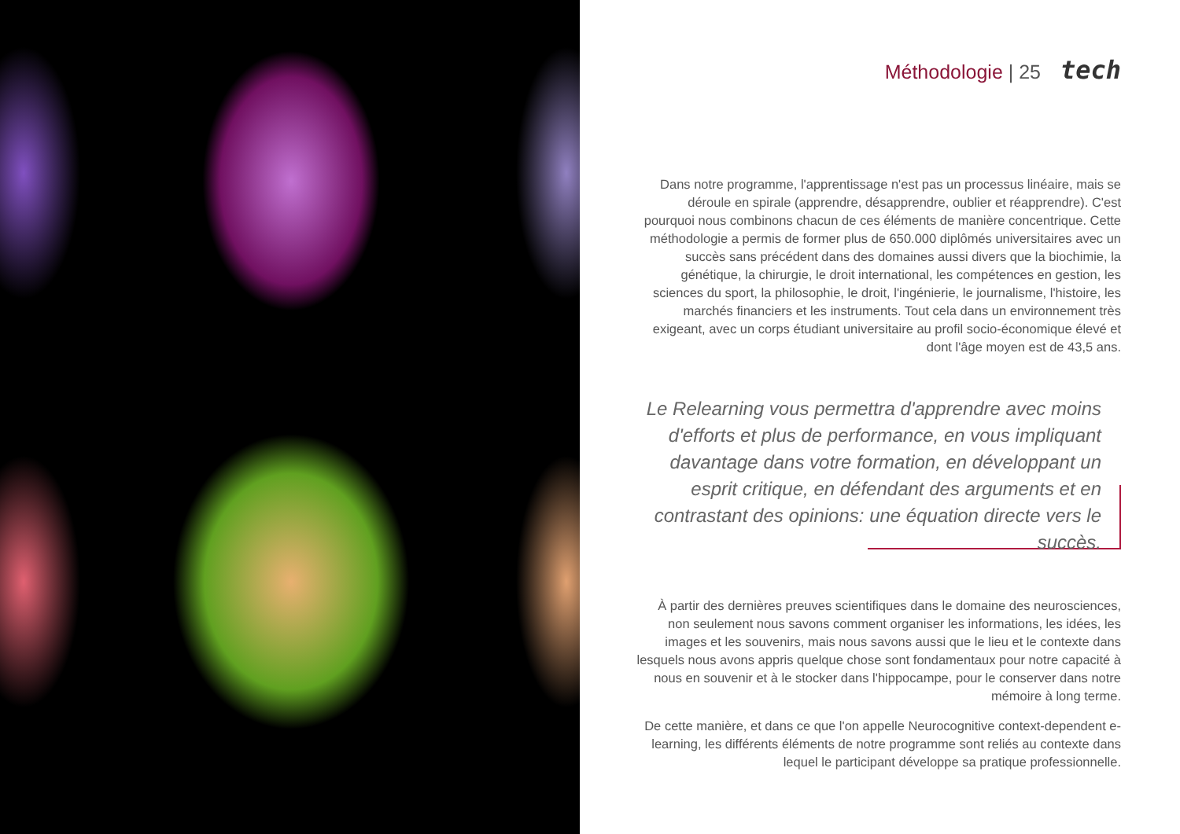Méthodologie | 25 tech
Dans notre programme, l'apprentissage n'est pas un processus linéaire, mais se déroule en spirale (apprendre, désapprendre, oublier et réapprendre). C'est pourquoi nous combinons chacun de ces éléments de manière concentrique. Cette méthodologie a permis de former plus de 650.000 diplômés universitaires avec un succès sans précédent dans des domaines aussi divers que la biochimie, la génétique, la chirurgie, le droit international, les compétences en gestion, les sciences du sport, la philosophie, le droit, l'ingénierie, le journalisme, l'histoire, les marchés financiers et les instruments. Tout cela dans un environnement très exigeant, avec un corps étudiant universitaire au profil socio-économique élevé et dont l'âge moyen est de 43,5 ans.
Le Relearning vous permettra d'apprendre avec moins d'efforts et plus de performance, en vous impliquant davantage dans votre formation, en développant un esprit critique, en défendant des arguments et en contrastant des opinions: une équation directe vers le succès.
À partir des dernières preuves scientifiques dans le domaine des neurosciences, non seulement nous savons comment organiser les informations, les idées, les images et les souvenirs, mais nous savons aussi que le lieu et le contexte dans lesquels nous avons appris quelque chose sont fondamentaux pour notre capacité à nous en souvenir et à le stocker dans l'hippocampe, pour le conserver dans notre mémoire à long terme.
De cette manière, et dans ce que l'on appelle Neurocognitive context-dependent e-learning, les différents éléments de notre programme sont reliés au contexte dans lequel le participant développe sa pratique professionnelle.